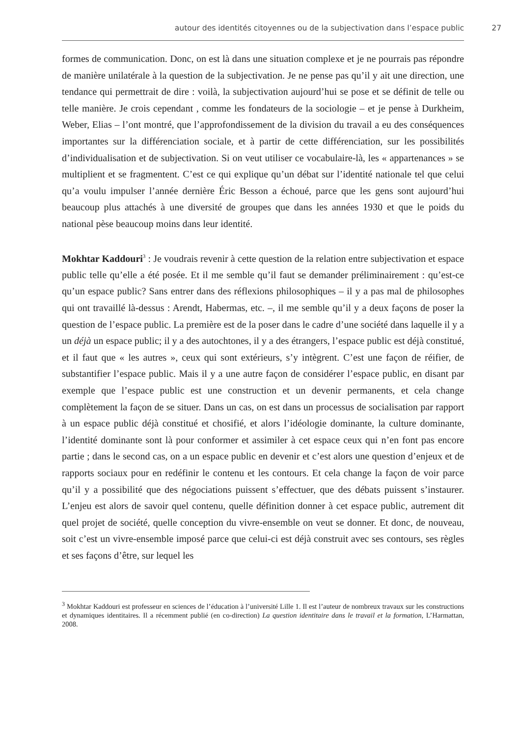autour des identités citoyennes ou de la subjectivation dans l’espace public 27
formes de communication. Donc, on est là dans une situation complexe et je ne pourrais pas répondre de manière unilatérale à la question de la subjectivation. Je ne pense pas qu’il y ait une direction, une tendance qui permettrait de dire : voilà, la subjectivation aujourd’hui se pose et se définit de telle ou telle manière. Je crois cependant , comme les fondateurs de la sociologie – et je pense à Durkheim, Weber, Elias – l’ont montré, que l’approfondissement de la division du travail a eu des conséquences importantes sur la différenciation sociale, et à partir de cette différenciation, sur les possibilités d’individualisation et de subjectivation. Si on veut utiliser ce vocabulaire-là, les « appartenances » se multiplient et se fragmentent. C’est ce qui explique qu’un débat sur l’identité nationale tel que celui qu’a voulu impulser l’année dernière Éric Besson a échoué, parce que les gens sont aujourd’hui beaucoup plus attachés à une diversité de groupes que dans les années 1930 et que le poids du national pèse beaucoup moins dans leur identité.
Mokhtar Kaddouri<sup>3</sup> : Je voudrais revenir à cette question de la relation entre subjectivation et espace public telle qu’elle a été posée. Et il me semble qu’il faut se demander préliminairement : qu’est-ce qu’un espace public? Sans entrer dans des réflexions philosophiques – il y a pas mal de philosophes qui ont travaillé là-dessus : Arendt, Habermas, etc. –, il me semble qu’il y a deux façons de poser la question de l’espace public. La première est de la poser dans le cadre d’une société dans laquelle il y a un déjà un espace public; il y a des autochtones, il y a des étrangers, l’espace public est déjà constitué, et il faut que « les autres », ceux qui sont extérieurs, s’y intègrent. C’est une façon de réifier, de substantifier l’espace public. Mais il y a une autre façon de considérer l’espace public, en disant par exemple que l’espace public est une construction et un devenir permanents, et cela change complètement la façon de se situer. Dans un cas, on est dans un processus de socialisation par rapport à un espace public déjà constitué et chosifié, et alors l’idéologie dominante, la culture dominante, l’identité dominante sont là pour conformer et assimiler à cet espace ceux qui n’en font pas encore partie ; dans le second cas, on a un espace public en devenir et c’est alors une question d’enjeux et de rapports sociaux pour en redéfinir le contenu et les contours. Et cela change la façon de voir parce qu’il y a possibilité que des négociations puissent s’effectuer, que des débats puissent s’instaurer. L’enjeu est alors de savoir quel contenu, quelle définition donner à cet espace public, autrement dit quel projet de société, quelle conception du vivre-ensemble on veut se donner. Et donc, de nouveau, soit c’est un vivre-ensemble imposé parce que celui-ci est déjà construit avec ses contours, ses règles et ses façons d’être, sur lequel les
<sup>3</sup> Mokhtar Kaddouri est professeur en sciences de l’éducation à l’université Lille 1. Il est l’auteur de nombreux travaux sur les constructions et dynamiques identitaires. Il a récemment publié (en co-direction) La question identitaire dans le travail et la formation, L’Harmattan, 2008.